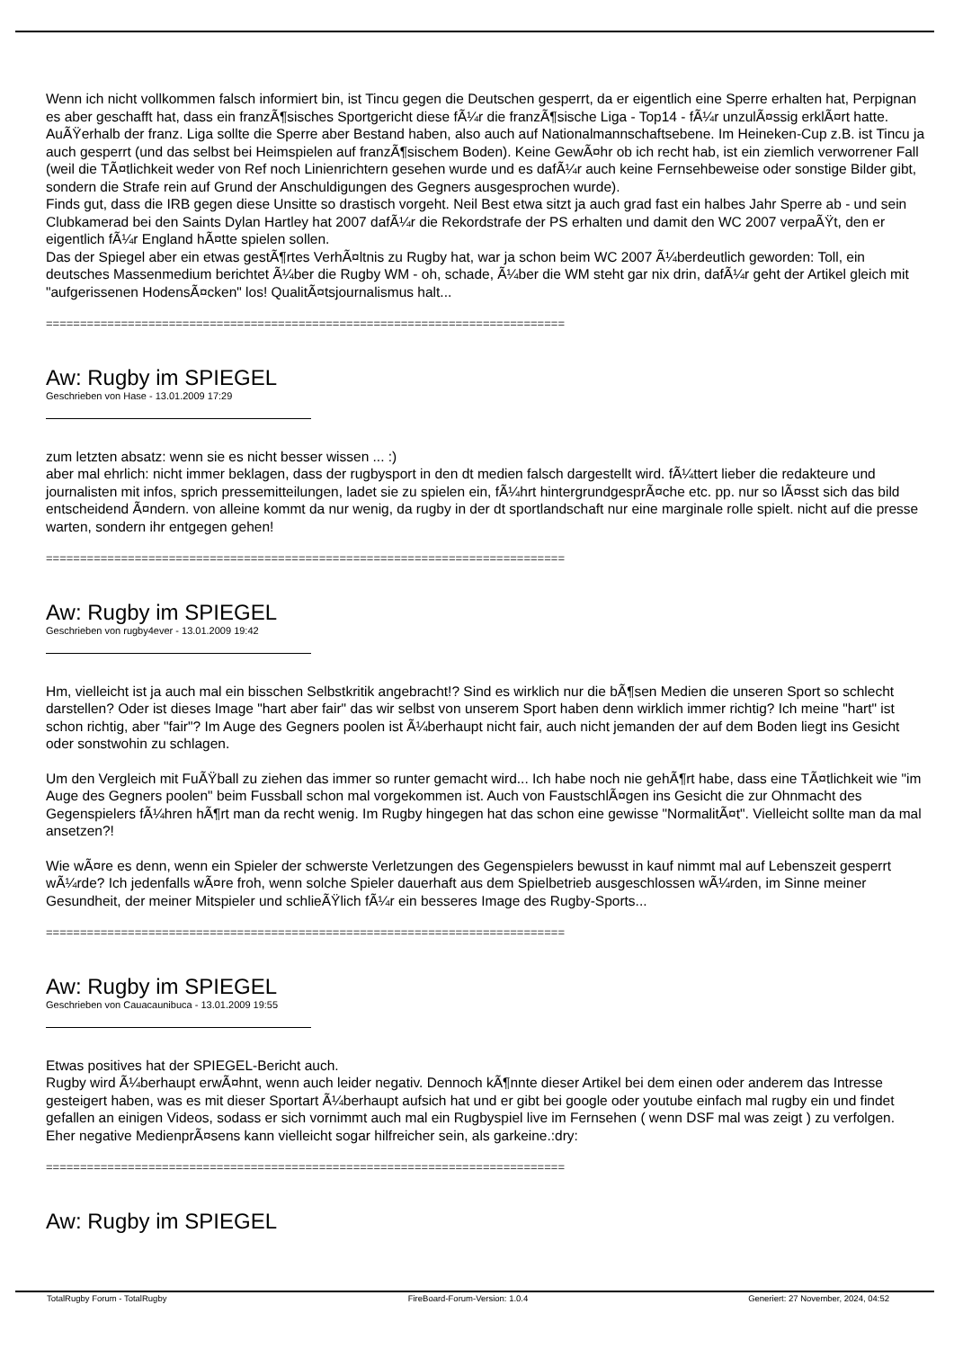Wenn ich nicht vollkommen falsch informiert bin, ist Tincu gegen die Deutschen gesperrt, da er eigentlich eine Sperre erhalten hat, Perpignan es aber geschafft hat, dass ein franzÃ¶sisches Sportgericht diese fÃ¼r die franzÃ¶sische Liga - Top14 - fÃ¼r unzulÃ¤ssig erklÃ¤rt hatte. AuÃŸerhalb der franz. Liga sollte die Sperre aber Bestand haben, also auch auf Nationalmannschaftsebene. Im Heineken-Cup z.B. ist Tincu ja auch gesperrt (und das selbst bei Heimspielen auf franzÃ¶sischem Boden). Keine GewÃ¤hr ob ich recht hab, ist ein ziemlich verworrener Fall (weil die TÃ¤tlichkeit weder von Ref noch Linienrichtern gesehen wurde und es dafÃ¼r auch keine Fernsehbeweise oder sonstige Bilder gibt, sondern die Strafe rein auf Grund der Anschuldigungen des Gegners ausgesprochen wurde).
Finds gut, dass die IRB gegen diese Unsitte so drastisch vorgeht. Neil Best etwa sitzt ja auch grad fast ein halbes Jahr Sperre ab - und sein Clubkamerad bei den Saints Dylan Hartley hat 2007 dafÃ¼r die Rekordstrafe der PS erhalten und damit den WC 2007 verpaÃŸt, den er eigentlich fÃ¼r England hÃ¤tte spielen sollen.
Das der Spiegel aber ein etwas gestÃ¶rtes VerhÃ¤ltnis zu Rugby hat, war ja schon beim WC 2007 Ã¼berdeutlich geworden: Toll, ein deutsches Massenmedium berichtet Ã¼ber die Rugby WM - oh, schade, Ã¼ber die WM steht gar nix drin, dafÃ¼r geht der Artikel gleich mit "aufgerissenen HodensÃ¤cken" los! QualitÃ¤tsjournalismus halt...
============================================================================
Aw: Rugby im SPIEGEL
Geschrieben von Hase - 13.01.2009 17:29
zum letzten absatz: wenn sie es nicht besser wissen ... :)
aber mal ehrlich: nicht immer beklagen, dass der rugbysport in den dt medien falsch dargestellt wird. fÃ¼ttert lieber die redakteure und journalisten mit infos, sprich pressemitteilungen, ladet sie zu spielen ein, fÃ¼hrt hintergrundgesprÃ¤che etc. pp. nur so lÃ¤sst sich das bild entscheidend Ã¤ndern. von alleine kommt da nur wenig, da rugby in der dt sportlandschaft nur eine marginale rolle spielt. nicht auf die presse warten, sondern ihr entgegen gehen!
============================================================================
Aw: Rugby im SPIEGEL
Geschrieben von rugby4ever - 13.01.2009 19:42
Hm, vielleicht ist ja auch mal ein bisschen Selbstkritik angebracht!? Sind es wirklich nur die bÃ¶sen Medien die unseren Sport so schlecht darstellen? Oder ist dieses Image "hart aber fair" das wir selbst von unserem Sport haben denn wirklich immer richtig? Ich meine "hart" ist schon richtig, aber "fair"? Im Auge des Gegners poolen ist Ã¼berhaupt nicht fair, auch nicht jemanden der auf dem Boden liegt ins Gesicht oder sonstwohin zu schlagen.
Um den Vergleich mit FuÃŸball zu ziehen das immer so runter gemacht wird... Ich habe noch nie gehÃ¶rt habe, dass eine TÃ¤tlichkeit wie "im Auge des Gegners poolen" beim Fussball schon mal vorgekommen ist. Auch von FaustschlÃ¤gen ins Gesicht die zur Ohnmacht des Gegenspielers fÃ¼hren hÃ¶rt man da recht wenig. Im Rugby hingegen hat das schon eine gewisse "NormalitÃ¤t". Vielleicht sollte man da mal ansetzen?!
Wie wÃ¤re es denn, wenn ein Spieler der schwerste Verletzungen des Gegenspielers bewusst in kauf nimmt mal auf Lebenszeit gesperrt wÃ¼rde? Ich jedenfalls wÃ¤re froh, wenn solche Spieler dauerhaft aus dem Spielbetrieb ausgeschlossen wÃ¼rden, im Sinne meiner Gesundheit, der meiner Mitspieler und schlieÃŸlich fÃ¼r ein besseres Image des Rugby-Sports...
============================================================================
Aw: Rugby im SPIEGEL
Geschrieben von Cauacaunibuca - 13.01.2009 19:55
Etwas positives hat der SPIEGEL-Bericht auch.
Rugby wird Ã¼berhaupt erwÃ¤hnt, wenn auch leider negativ. Dennoch kÃ¶nnte dieser Artikel bei dem einen oder anderem das Intresse gesteigert haben, was es mit dieser Sportart Ã¼berhaupt aufsich hat und er gibt bei google oder youtube einfach mal rugby ein und findet gefallen an einigen Videos, sodass er sich vornimmt auch mal ein Rugbyspiel live im Fernsehen ( wenn DSF mal was zeigt ) zu verfolgen.
Eher negative MedienprÃ¤sens kann vielleicht sogar hilfreicher sein, als garkeine.:dry:
============================================================================
Aw: Rugby im SPIEGEL
TotalRugby Forum - TotalRugby FireBoard-Forum-Version: 1.0.4 Generiert: 27 November, 2024, 04:52